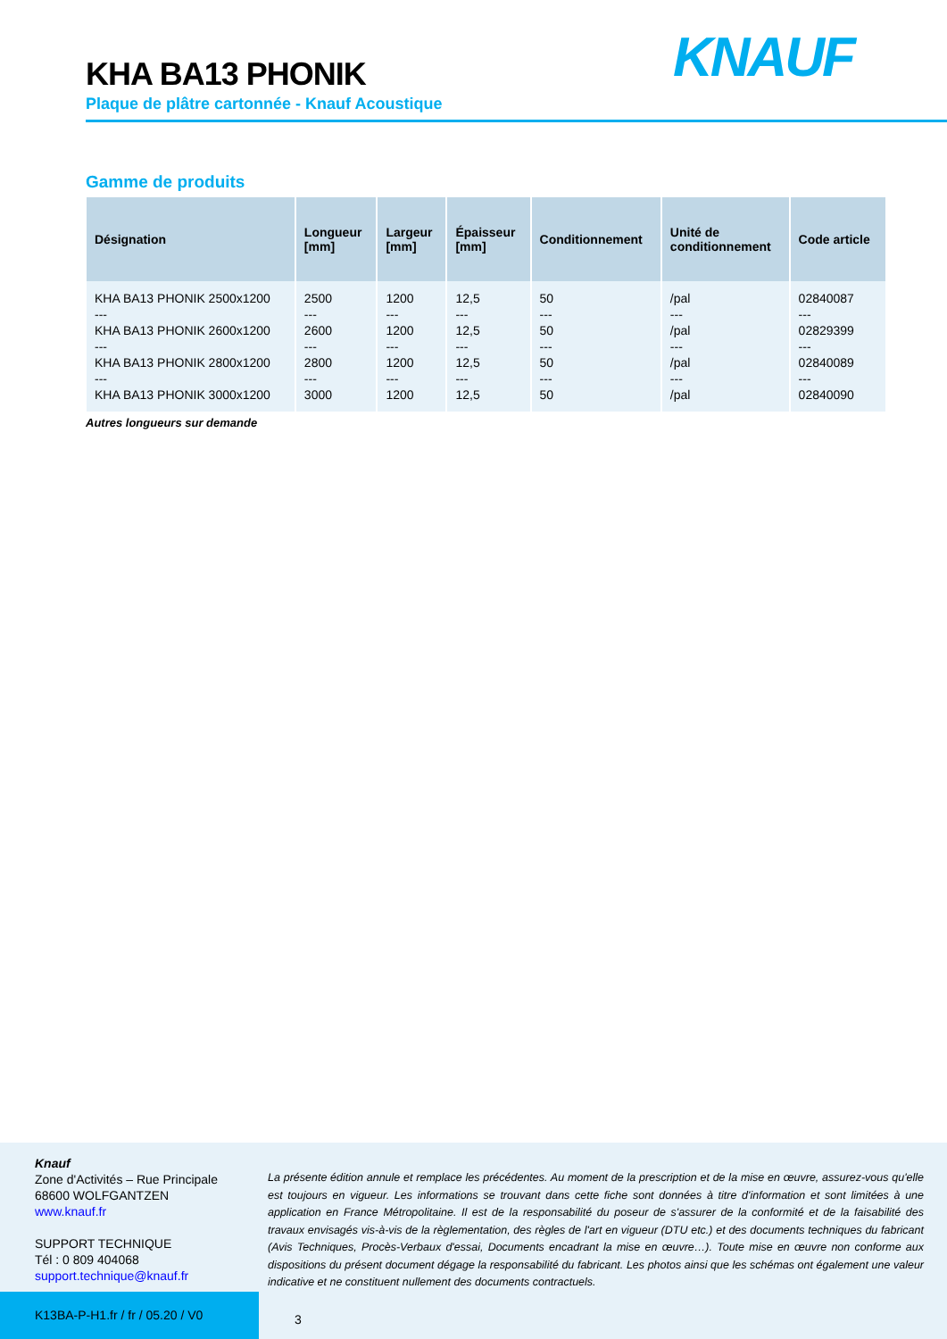KHA BA13 PHONIK
Plaque de plâtre cartonnée - Knauf Acoustique
KNAUF
Gamme de produits
| Désignation | Longueur [mm] | Largeur [mm] | Épaisseur [mm] | Conditionnement | Unité de conditionnement | Code article |
| --- | --- | --- | --- | --- | --- | --- |
| KHA BA13 PHONIK 2500x1200 --- KHA BA13 PHONIK 2600x1200 --- KHA BA13 PHONIK 2800x1200 --- KHA BA13 PHONIK 3000x1200 | 2500 --- 2600 --- 2800 --- 3000 | 1200 --- 1200 --- 1200 --- 1200 | 12,5 --- 12,5 --- 12,5 --- 12,5 | 50 --- 50 --- 50 --- 50 | /pal --- /pal --- /pal --- /pal | 02840087 --- 02829399 --- 02840089 --- 02840090 |
Autres longueurs sur demande
Knauf
Zone d'Activités – Rue Principale
68600 WOLFGANTZEN
www.knauf.fr
SUPPORT TECHNIQUE
Tél : 0 809 404068
support.technique@knauf.fr
La présente édition annule et remplace les précédentes. Au moment de la prescription et de la mise en œuvre, assurez-vous qu'elle est toujours en vigueur. Les informations se trouvant dans cette fiche sont données à titre d'information et sont limitées à une application en France Métropolitaine. Il est de la responsabilité du poseur de s'assurer de la conformité et de la faisabilité des travaux envisagés vis-à-vis de la règlementation, des règles de l'art en vigueur (DTU etc.) et des documents techniques du fabricant (Avis Techniques, Procès-Verbaux d'essai, Documents encadrant la mise en œuvre…). Toute mise en œuvre non conforme aux dispositions du présent document dégage la responsabilité du fabricant. Les photos ainsi que les schémas ont également une valeur indicative et ne constituent nullement des documents contractuels.
K13BA-P-H1.fr / fr / 05.20 / V0
3